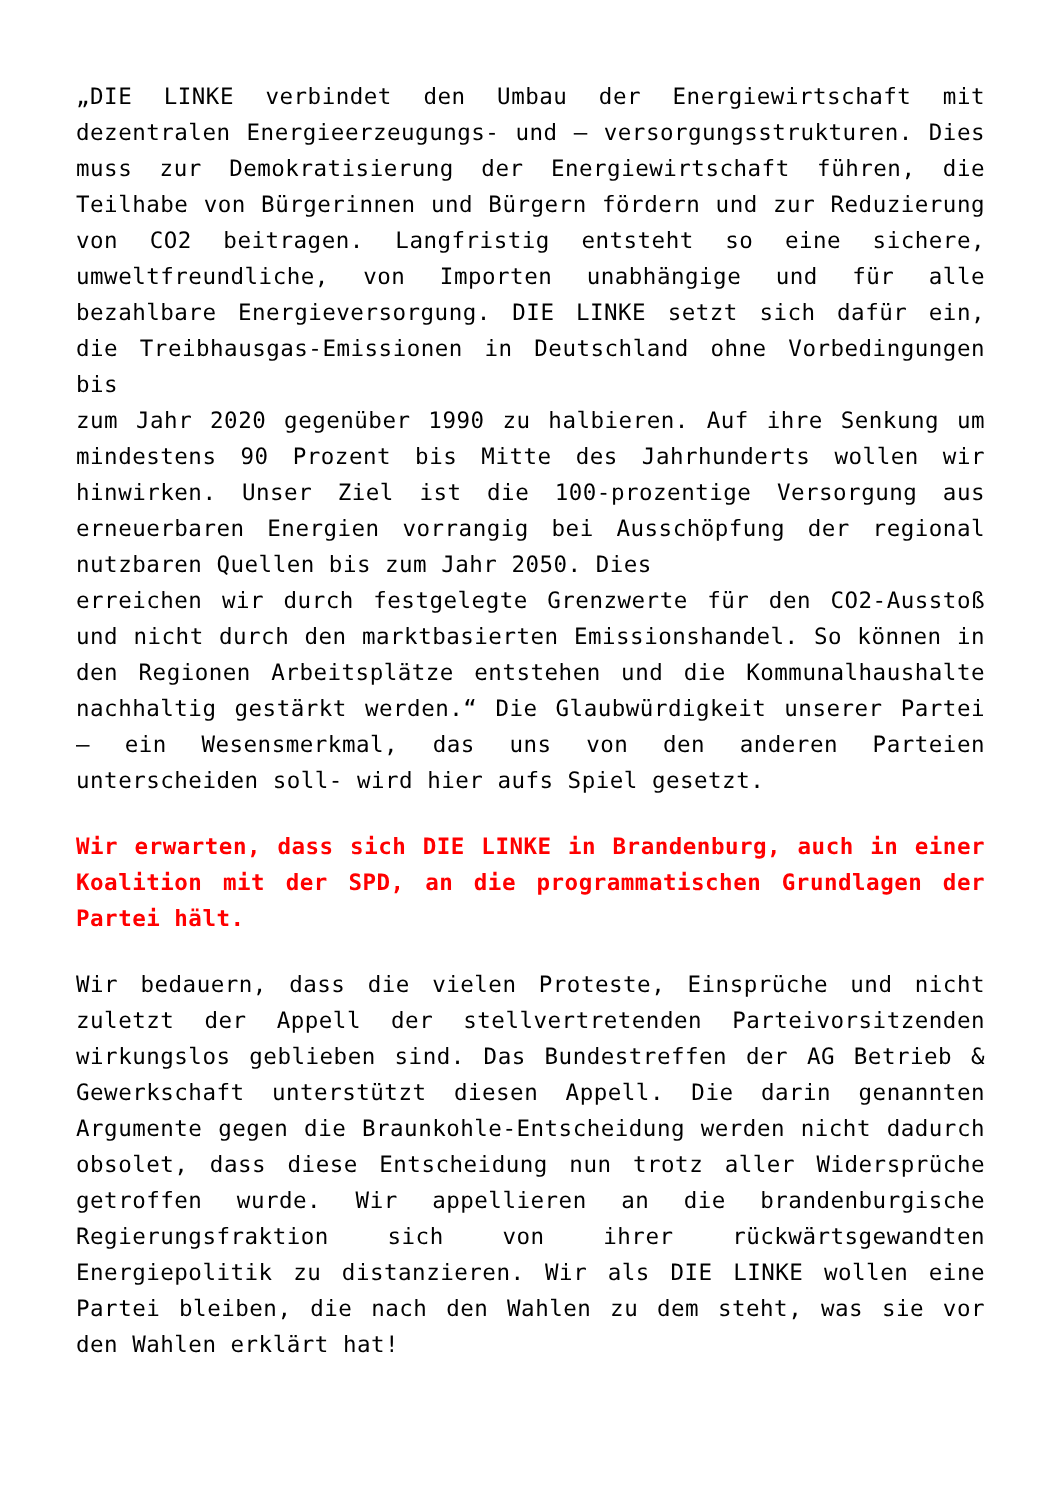„DIE LINKE verbindet den Umbau der Energiewirtschaft mit dezentralen Energieerzeugungs- und – versorgungsstrukturen. Dies muss zur Demokratisierung der Energiewirtschaft führen, die Teilhabe von Bürgerinnen und Bürgern fördern und zur Reduzierung von CO2 beitragen. Langfristig entsteht so eine sichere, umweltfreundliche, von Importen unabhängige und für alle bezahlbare Energieversorgung. DIE LINKE setzt sich dafür ein, die Treibhausgas-Emissionen in Deutschland ohne Vorbedingungen bis
zum Jahr 2020 gegenüber 1990 zu halbieren. Auf ihre Senkung um mindestens 90 Prozent bis Mitte des Jahrhunderts wollen wir hinwirken. Unser Ziel ist die 100-prozentige Versorgung aus erneuerbaren Energien vorrangig bei Ausschöpfung der regional nutzbaren Quellen bis zum Jahr 2050. Dies
erreichen wir durch festgelegte Grenzwerte für den CO2-Ausstoß und nicht durch den marktbasierten Emissionshandel. So können in den Regionen Arbeitsplätze entstehen und die Kommunalhaushalte nachhaltig gestärkt werden.“ Die Glaubwürdigkeit unserer Partei – ein Wesensmerkmal, das uns von den anderen Parteien unterscheiden soll- wird hier aufs Spiel gesetzt.
Wir erwarten, dass sich DIE LINKE in Brandenburg, auch in einer Koalition mit der SPD, an die programmatischen Grundlagen der Partei hält.
Wir bedauern, dass die vielen Proteste, Einsprüche und nicht zuletzt der Appell der stellvertretenden Parteivorsitzenden wirkungslos geblieben sind. Das Bundestreffen der AG Betrieb & Gewerkschaft unterstützt diesen Appell. Die darin genannten Argumente gegen die Braunkohle-Entscheidung werden nicht dadurch obsolet, dass diese Entscheidung nun trotz aller Widersprüche getroffen wurde. Wir appellieren an die brandenburgische Regierungsfraktion sich von ihrer rückwärtsgewandten Energiepolitik zu distanzieren. Wir als DIE LINKE wollen eine Partei bleiben, die nach den Wahlen zu dem steht, was sie vor den Wahlen erklärt hat!